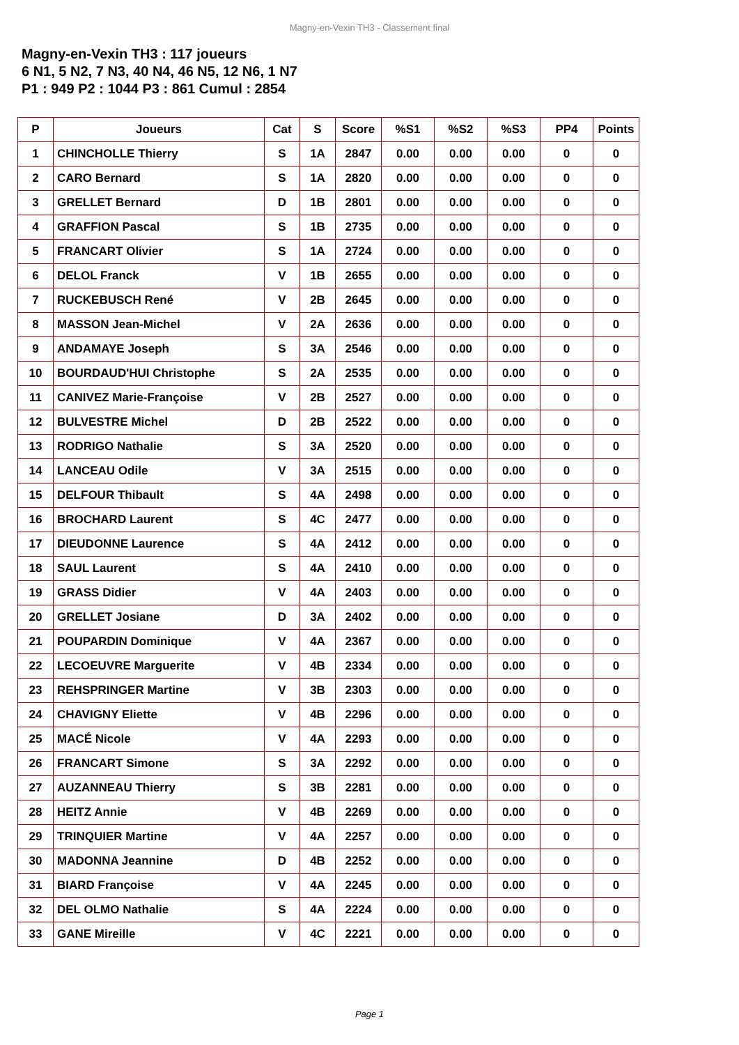Magny-en-Vexin TH3 - Classement final
Magny-en-Vexin TH3 : 117 joueurs
6 N1, 5 N2, 7 N3, 40 N4, 46 N5, 12 N6, 1 N7
P1 : 949 P2 : 1044 P3 : 861 Cumul : 2854
| P | Joueurs | Cat | S | Score | %S1 | %S2 | %S3 | PP4 | Points |
| --- | --- | --- | --- | --- | --- | --- | --- | --- | --- |
| 1 | CHINCHOLLE Thierry | S | 1A | 2847 | 0.00 | 0.00 | 0.00 | 0 | 0 |
| 2 | CARO Bernard | S | 1A | 2820 | 0.00 | 0.00 | 0.00 | 0 | 0 |
| 3 | GRELLET Bernard | D | 1B | 2801 | 0.00 | 0.00 | 0.00 | 0 | 0 |
| 4 | GRAFFION Pascal | S | 1B | 2735 | 0.00 | 0.00 | 0.00 | 0 | 0 |
| 5 | FRANCART Olivier | S | 1A | 2724 | 0.00 | 0.00 | 0.00 | 0 | 0 |
| 6 | DELOL Franck | V | 1B | 2655 | 0.00 | 0.00 | 0.00 | 0 | 0 |
| 7 | RUCKEBUSCH René | V | 2B | 2645 | 0.00 | 0.00 | 0.00 | 0 | 0 |
| 8 | MASSON Jean-Michel | V | 2A | 2636 | 0.00 | 0.00 | 0.00 | 0 | 0 |
| 9 | ANDAMAYE Joseph | S | 3A | 2546 | 0.00 | 0.00 | 0.00 | 0 | 0 |
| 10 | BOURDAUD'HUI Christophe | S | 2A | 2535 | 0.00 | 0.00 | 0.00 | 0 | 0 |
| 11 | CANIVEZ Marie-Françoise | V | 2B | 2527 | 0.00 | 0.00 | 0.00 | 0 | 0 |
| 12 | BULVESTRE Michel | D | 2B | 2522 | 0.00 | 0.00 | 0.00 | 0 | 0 |
| 13 | RODRIGO Nathalie | S | 3A | 2520 | 0.00 | 0.00 | 0.00 | 0 | 0 |
| 14 | LANCEAU Odile | V | 3A | 2515 | 0.00 | 0.00 | 0.00 | 0 | 0 |
| 15 | DELFOUR Thibault | S | 4A | 2498 | 0.00 | 0.00 | 0.00 | 0 | 0 |
| 16 | BROCHARD Laurent | S | 4C | 2477 | 0.00 | 0.00 | 0.00 | 0 | 0 |
| 17 | DIEUDONNE Laurence | S | 4A | 2412 | 0.00 | 0.00 | 0.00 | 0 | 0 |
| 18 | SAUL Laurent | S | 4A | 2410 | 0.00 | 0.00 | 0.00 | 0 | 0 |
| 19 | GRASS Didier | V | 4A | 2403 | 0.00 | 0.00 | 0.00 | 0 | 0 |
| 20 | GRELLET Josiane | D | 3A | 2402 | 0.00 | 0.00 | 0.00 | 0 | 0 |
| 21 | POUPARDIN Dominique | V | 4A | 2367 | 0.00 | 0.00 | 0.00 | 0 | 0 |
| 22 | LECOEUVRE Marguerite | V | 4B | 2334 | 0.00 | 0.00 | 0.00 | 0 | 0 |
| 23 | REHSPRINGER Martine | V | 3B | 2303 | 0.00 | 0.00 | 0.00 | 0 | 0 |
| 24 | CHAVIGNY Eliette | V | 4B | 2296 | 0.00 | 0.00 | 0.00 | 0 | 0 |
| 25 | MACÉ Nicole | V | 4A | 2293 | 0.00 | 0.00 | 0.00 | 0 | 0 |
| 26 | FRANCART Simone | S | 3A | 2292 | 0.00 | 0.00 | 0.00 | 0 | 0 |
| 27 | AUZANNEAU Thierry | S | 3B | 2281 | 0.00 | 0.00 | 0.00 | 0 | 0 |
| 28 | HEITZ Annie | V | 4B | 2269 | 0.00 | 0.00 | 0.00 | 0 | 0 |
| 29 | TRINQUIER Martine | V | 4A | 2257 | 0.00 | 0.00 | 0.00 | 0 | 0 |
| 30 | MADONNA Jeannine | D | 4B | 2252 | 0.00 | 0.00 | 0.00 | 0 | 0 |
| 31 | BIARD Françoise | V | 4A | 2245 | 0.00 | 0.00 | 0.00 | 0 | 0 |
| 32 | DEL OLMO Nathalie | S | 4A | 2224 | 0.00 | 0.00 | 0.00 | 0 | 0 |
| 33 | GANE Mireille | V | 4C | 2221 | 0.00 | 0.00 | 0.00 | 0 | 0 |
Page 1